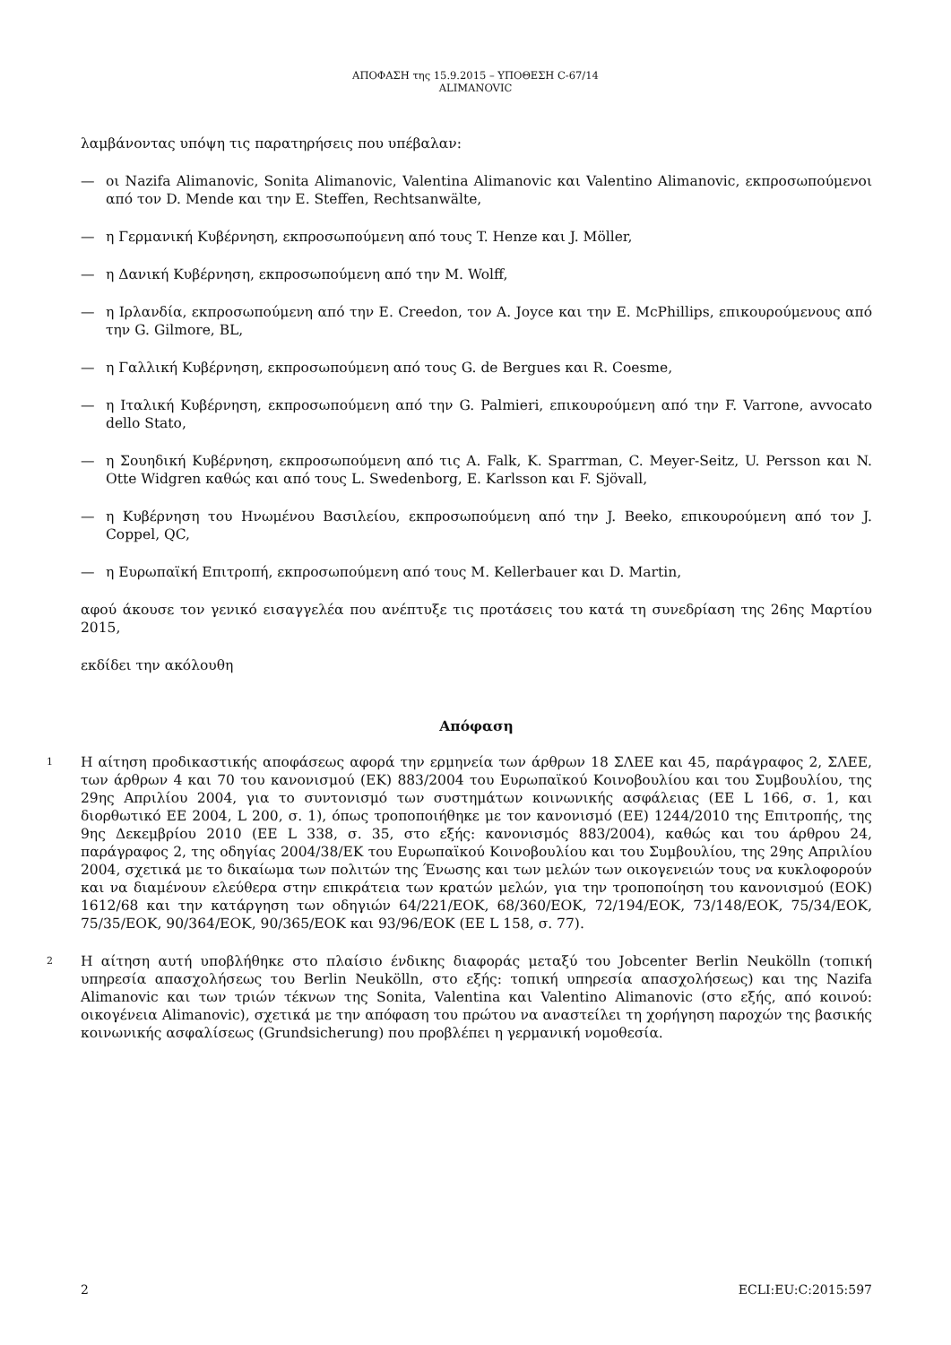ΑΠΟΦΑΣΗ της 15.9.2015 – ΥΠΟΘΕΣΗ C-67/14
ALIMANOVIC
λαμβάνοντας υπόψη τις παρατηρήσεις που υπέβαλαν:
— οι Nazifa Alimanovic, Sonita Alimanovic, Valentina Alimanovic και Valentino Alimanovic, εκπροσωπούμενοι από τον D. Mende και την E. Steffen, Rechtsanwälte,
— η Γερμανική Κυβέρνηση, εκπροσωπούμενη από τους T. Henze και J. Möller,
— η Δανική Κυβέρνηση, εκπροσωπούμενη από την M. Wolff,
— η Ιρλανδία, εκπροσωπούμενη από την E. Creedon, τον A. Joyce και την E. McPhillips, επικουρούμενους από την G. Gilmore, BL,
— η Γαλλική Κυβέρνηση, εκπροσωπούμενη από τους G. de Bergues και R. Coesme,
— η Ιταλική Κυβέρνηση, εκπροσωπούμενη από την G. Palmieri, επικουρούμενη από την F. Varrone, avvocato dello Stato,
— η Σουηδική Κυβέρνηση, εκπροσωπούμενη από τις A. Falk, K. Sparrman, C. Meyer-Seitz, U. Persson και N. Otte Widgren καθώς και από τους L. Swedenborg, E. Karlsson και F. Sjövall,
— η Κυβέρνηση του Ηνωμένου Βασιλείου, εκπροσωπούμενη από την J. Beeko, επικουρούμενη από τον J. Coppel, QC,
— η Ευρωπαϊκή Επιτροπή, εκπροσωπούμενη από τους M. Kellerbauer και D. Martin,
αφού άκουσε τον γενικό εισαγγελέα που ανέπτυξε τις προτάσεις του κατά τη συνεδρίαση της 26ης Μαρτίου 2015,
εκδίδει την ακόλουθη
Απόφαση
1 Η αίτηση προδικαστικής αποφάσεως αφορά την ερμηνεία των άρθρων 18 ΣΛΕΕ και 45, παράγραφος 2, ΣΛΕΕ, των άρθρων 4 και 70 του κανονισμού (ΕΚ) 883/2004 του Ευρωπαϊκού Κοινοβουλίου και του Συμβουλίου, της 29ης Απριλίου 2004, για το συντονισμό των συστημάτων κοινωνικής ασφάλειας (ΕΕ L 166, σ. 1, και διορθωτικό ΕΕ 2004, L 200, σ. 1), όπως τροποποιήθηκε με τον κανονισμό (ΕΕ) 1244/2010 της Επιτροπής, της 9ης Δεκεμβρίου 2010 (ΕΕ L 338, σ. 35, στο εξής: κανονισμός 883/2004), καθώς και του άρθρου 24, παράγραφος 2, της οδηγίας 2004/38/ΕΚ του Ευρωπαϊκού Κοινοβουλίου και του Συμβουλίου, της 29ης Απριλίου 2004, σχετικά με το δικαίωμα των πολιτών της Ένωσης και των μελών των οικογενειών τους να κυκλοφορούν και να διαμένουν ελεύθερα στην επικράτεια των κρατών μελών, για την τροποποίηση του κανονισμού (ΕΟΚ) 1612/68 και την κατάργηση των οδηγιών 64/221/ΕΟΚ, 68/360/ΕΟΚ, 72/194/ΕΟΚ, 73/148/ΕΟΚ, 75/34/ΕΟΚ, 75/35/ΕΟΚ, 90/364/ΕΟΚ, 90/365/ΕΟΚ και 93/96/ΕΟΚ (ΕΕ L 158, σ. 77).
2 Η αίτηση αυτή υποβλήθηκε στο πλαίσιο ένδικης διαφοράς μεταξύ του Jobcenter Berlin Neukölln (τοπική υπηρεσία απασχολήσεως του Berlin Neukölln, στο εξής: τοπική υπηρεσία απασχολήσεως) και της Nazifa Alimanovic και των τριών τέκνων της Sonita, Valentina και Valentino Alimanovic (στο εξής, από κοινού: οικογένεια Alimanovic), σχετικά με την απόφαση του πρώτου να αναστείλει τη χορήγηση παροχών της βασικής κοινωνικής ασφαλίσεως (Grundsicherung) που προβλέπει η γερμανική νομοθεσία.
2 ECLI:EU:C:2015:597